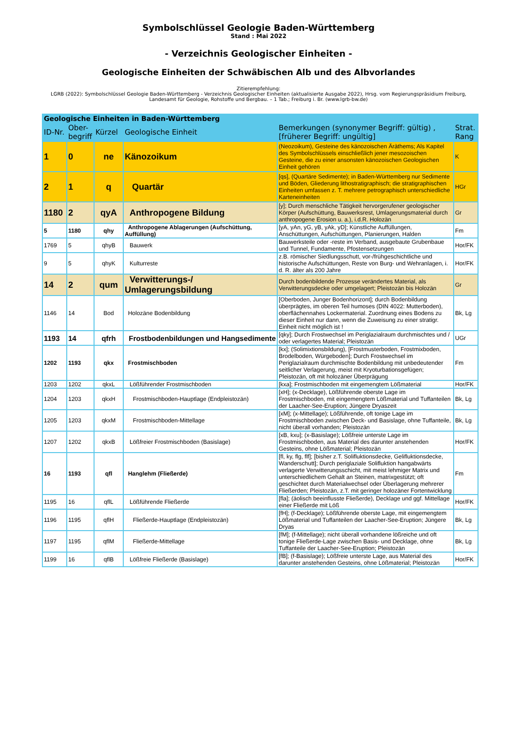Symbolschlüssel Geologie Baden-Württemberg
Stand : Mai 2022
- Verzeichnis Geologischer Einheiten -
Geologische Einheiten der Schwäbischen Alb und des Albvorlandes
Zitierempfehlung:
LGRB (2022): Symbolschlüssel Geologie Baden-Württemberg - Verzeichnis Geologischer Einheiten (aktualisierte Ausgabe 2022), Hrsg. vom Regierungspräsidium Freiburg, Landesamt für Geologie, Rohstoffe und Bergbau. – 1 Tab.; Freiburg i. Br. (www.lgrb-bw.de)
| Geologische Einheiten in Baden-Württemberg | | | | | |
| --- | --- | --- | --- | --- | --- |
| ID-Nr. | Ober-begriff | Kürzel | Geologische Einheit | Bemerkungen (synonymer Begriff: gültig) , [früherer Begriff: ungültig] | Strat. Rang |
| 1 | 0 | ne | Känozoikum | (Neozoikum), Gesteine des känozoischen Äràthems; Als Kapitel des Symbolschlüssels einschließlich jener mesozoischen Gesteine, die zu einer ansonsten känozoischen Geologischen Einheit gehören | K |
| 2 | 1 | q | Quartär | [qs], (Quartäre Sedimente); in Baden-Württemberg nur Sedimente und Böden, Gliederung lithostratigraphisch; die stratigraphischen Einheiten umfassen z. T. mehrere petrographisch unterschiedliche Karteneinheiten | HGr |
| 1180 | 2 | qyA | Anthropogene Bildung | [y]; Durch menschliche Tätigkeit hervorgerufener geologischer Körper (Aufschüttung, Bauwerksrest, Umlagerungsmaterial durch anthropogene Erosion u. a.), i.d.R. Holozän | Gr |
| 5 | 1180 | qhy | Anthropogene Ablagerungen (Aufschüttung, Auffüllung) | [yA, yAn, yG, yB, yAk, yD]; Künstliche Auffüllungen, Anschüttungen, Aufschüttungen, Planierungen, Halden | Fm |
| 1769 | 5 | qhyB | Bauwerk | Bauwerksteile oder -reste im Verband, ausgebaute Grubenbaue und Tunnel, Fundamente, Pfostensetzungen | Hor/FK |
| 9 | 5 | qhyK | Kulturreste | z.B. römischer Siedlungsschutt, vor-/frühgeschichtliche und historische Aufschüttungen, Reste von Burg- und Wehranlagen, i. d. R. älter als 200 Jahre | Hor/FK |
| 14 | 2 | qum | Verwitterungs-/ Umlagerungsbildung | Durch bodenbildende Prozesse verändertes Material, als Verwitterungsdecke oder umgelagert; Pleistozän bis Holozän | Gr |
| 1146 | 14 | Bod | Holozäne Bodenbildung | [Oberboden, Junger Bodenhorizont]; durch Bodenbildung überprägtes, im oberen Teil humoses (DIN 4022: Mutterboden), oberflächennahes Lockermaterial. Zuordnung eines Bodens zu dieser Einheit nur dann, wenn die Zuweisung zu einer stratigr. Einheit nicht möglich ist ! | Bk, Lg |
| 1193 | 14 | qfrh | Frostbodenbildungen und Hangsedimente | [qky]; Durch Frostwechsel im Periglazialraum durchmischtes und / oder verlagertes Material; Pleistozän | UGr |
| 1202 | 1193 | qkx | Frostmischboden | [kx]; (Solimixtionsbildung), [Frostmusterboden, Frostmixboden, Brodelboden, Würgeboden]; Durch Frostwechsel im Periglazialraum durchmischte Bodenbildung mit unbedeutender seitlicher Verlagerung, meist mit Kryoturbationsgefügen; Pleistozän, oft mit holozäner Überprägung | Fm |
| 1203 | 1202 | qkxL | Lößführender Frostmischboden | [kxa]; Frostmischboden mit eingemengtem Lößmaterial | Hor/FK |
| 1204 | 1203 | qkxH | Frostmischboden-Hauptlage (Endpleistozän) | [xH]; (x-Decklage), Lößführende oberste Lage im Frostmischboden, mit eingemengtem Lößmaterial und Tuffanteilen der Laacher-See-Eruption; Jüngere Dryaszeit | Bk, Lg |
| 1205 | 1203 | qkxM | Frostmischboden-Mittellage | [xM]; (x-Mittellage); Lößführende, oft tonige Lage im Frostmischboden zwischen Deck- und Basislage, ohne Tuffanteile, nicht überall vorhanden; Pleistozän | Bk, Lg |
| 1207 | 1202 | qkxB | Lößfreier Frostmischboden (Basislage) | [xB, kxu]; (x-Basislage); Lößfreie unterste Lage im Frostmischboden, aus Material des darunter anstehenden Gesteins, ohne Lößmaterial; Pleistozän | Hor/FK |
| 16 | 1193 | qfl | Hanglehm (Fließerde) | [fl, ky, flg, flf]; [bisher z.T. Solifluktionsdecke, Gelifluktionsdecke, Wanderschutt]; Durch periglaziale Solifluktion hangabwärts verlagerte Verwitterungsschicht, mit meist lehmiger Matrix und unterschiedlichem Gehalt an Steinen, matrixgestützt; oft geschichtet durch Materialwechsel oder Überlagerung mehrerer Fließerden; Pleistozän, z.T. mit geringer holozäner Fortentwicklung | Fm |
| 1195 | 16 | qflL | Lößführende Fließerde | [fla]; (äolisch beeinflusste Fließerde), Decklage und ggf. Mittellage einer Fließerde mit Löß | Hor/FK |
| 1196 | 1195 | qflH | Fließerde-Hauptlage (Endpleistozän) | [fH]; (f-Decklage); Lößführende oberste Lage, mit eingemengtem Lößmaterial und Tuffanteilen der Laacher-See-Eruption; Jüngere Dryas | Bk, Lg |
| 1197 | 1195 | qflM | Fließerde-Mittellage | [fM]; (f-Mittellage); nicht überall vorhandene lößreiche und oft tonige Fließerde-Lage zwischen Basis- und Decklage, ohne Tuffanteile der Laacher-See-Eruption; Pleistozän | Bk, Lg |
| 1199 | 16 | qflB | Lößfreie Fließerde (Basislage) | [fB]; (f-Basislage); Lößfreie unterste Lage, aus Material des darunter anstehenden Gesteins, ohne Lößmaterial; Pleistozän | Hor/FK |